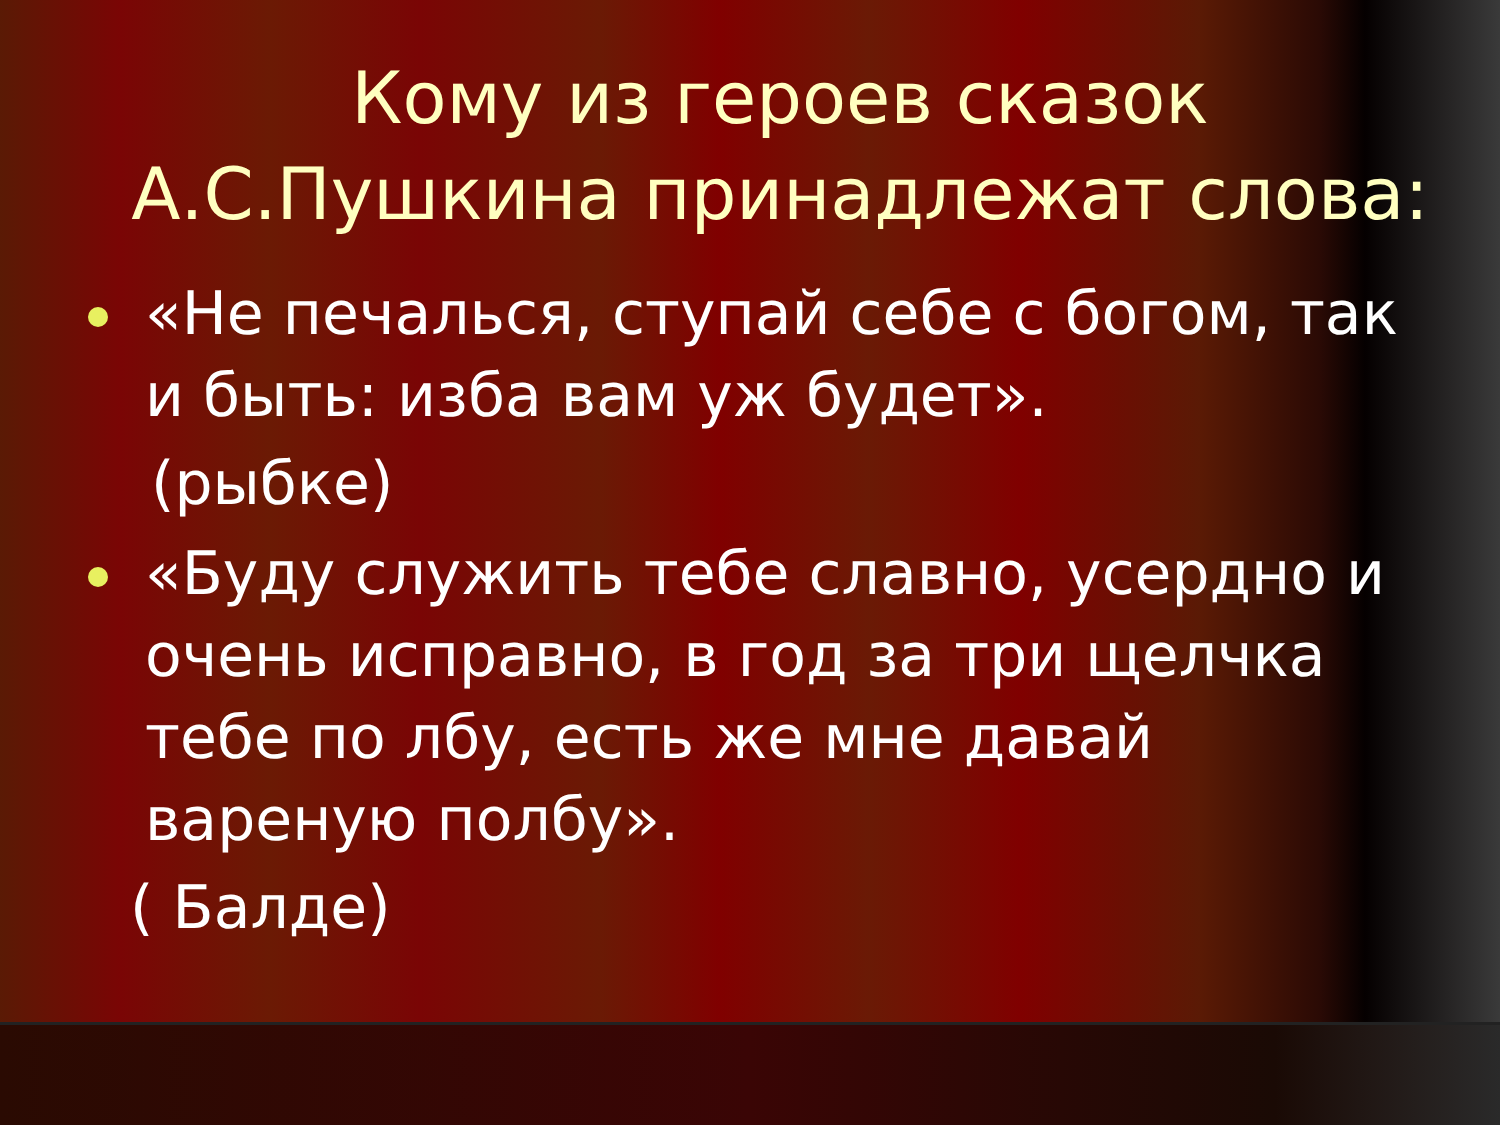Кому из героев сказок А.С.Пушкина принадлежат слова:
«Не печалься, ступай себе с богом, так и быть: изба вам уж будет».
(рыбке)
«Буду служить тебе славно, усердно и очень исправно, в год за три щелчка тебе по лбу, есть же мне давай вареную полбу».
( Балде)